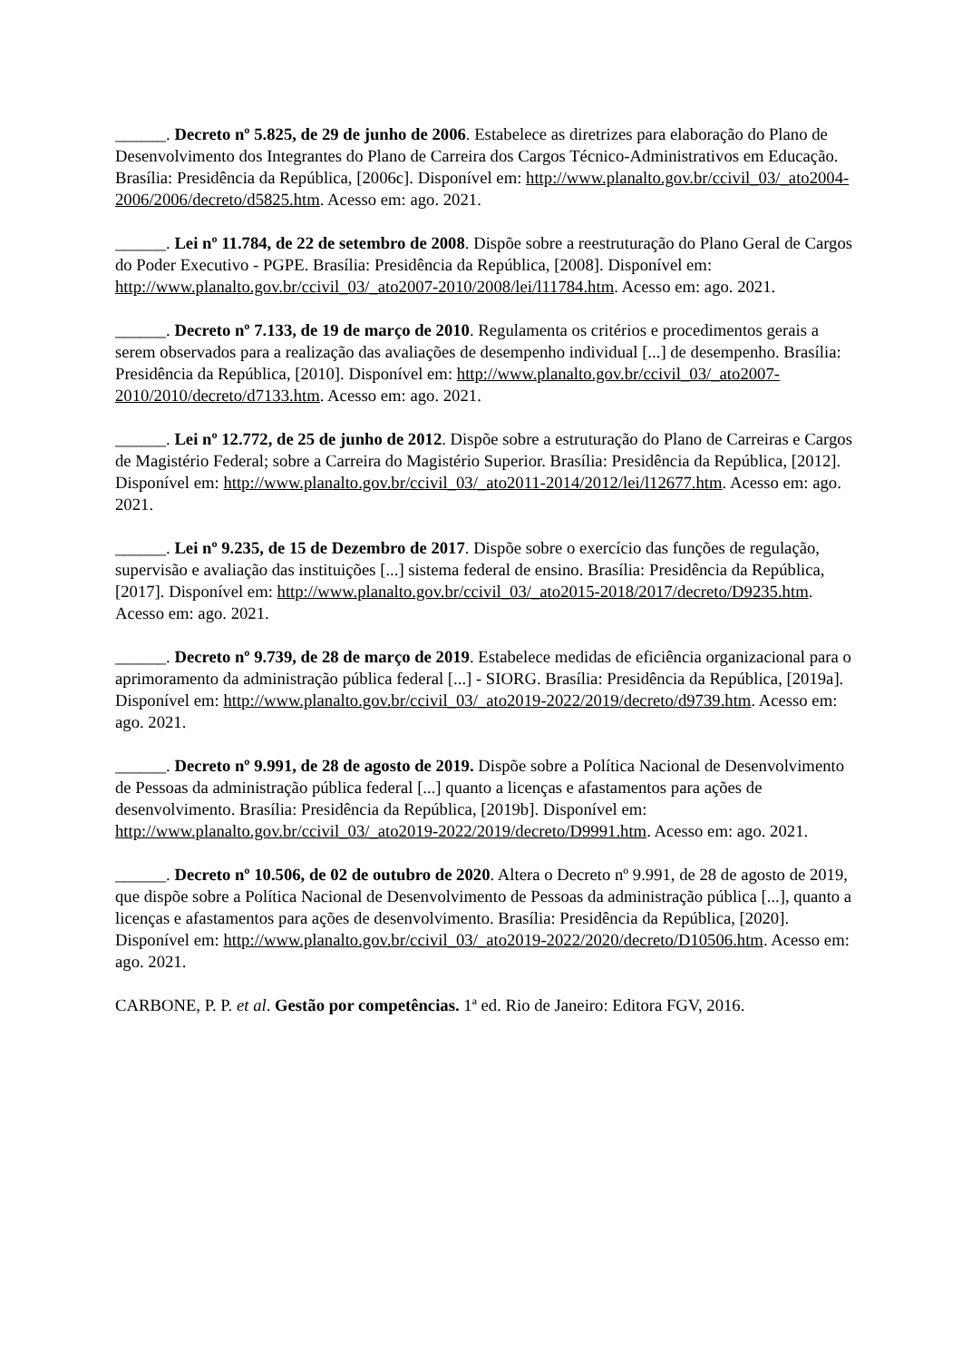______. Decreto nº 5.825, de 29 de junho de 2006. Estabelece as diretrizes para elaboração do Plano de Desenvolvimento dos Integrantes do Plano de Carreira dos Cargos Técnico-Administrativos em Educação. Brasília: Presidência da República, [2006c]. Disponível em: http://www.planalto.gov.br/ccivil_03/_ato2004-2006/2006/decreto/d5825.htm. Acesso em: ago. 2021.
______. Lei nº 11.784, de 22 de setembro de 2008. Dispõe sobre a reestruturação do Plano Geral de Cargos do Poder Executivo - PGPE. Brasília: Presidência da República, [2008]. Disponível em: http://www.planalto.gov.br/ccivil_03/_ato2007-2010/2008/lei/l11784.htm. Acesso em: ago. 2021.
______. Decreto nº 7.133, de 19 de março de 2010. Regulamenta os critérios e procedimentos gerais a serem observados para a realização das avaliações de desempenho individual [...] de desempenho. Brasília: Presidência da República, [2010]. Disponível em: http://www.planalto.gov.br/ccivil_03/_ato2007-2010/2010/decreto/d7133.htm. Acesso em: ago. 2021.
______. Lei nº 12.772, de 25 de junho de 2012. Dispõe sobre a estruturação do Plano de Carreiras e Cargos de Magistério Federal; sobre a Carreira do Magistério Superior. Brasília: Presidência da República, [2012]. Disponível em: http://www.planalto.gov.br/ccivil_03/_ato2011-2014/2012/lei/l12677.htm. Acesso em: ago. 2021.
______. Lei nº 9.235, de 15 de Dezembro de 2017. Dispõe sobre o exercício das funções de regulação, supervisão e avaliação das instituições [...] sistema federal de ensino. Brasília: Presidência da República, [2017]. Disponível em: http://www.planalto.gov.br/ccivil_03/_ato2015-2018/2017/decreto/D9235.htm. Acesso em: ago. 2021.
______. Decreto nº 9.739, de 28 de março de 2019. Estabelece medidas de eficiência organizacional para o aprimoramento da administração pública federal [...] - SIORG. Brasília: Presidência da República, [2019a]. Disponível em: http://www.planalto.gov.br/ccivil_03/_ato2019-2022/2019/decreto/d9739.htm. Acesso em: ago. 2021.
______. Decreto nº 9.991, de 28 de agosto de 2019. Dispõe sobre a Política Nacional de Desenvolvimento de Pessoas da administração pública federal [...] quanto a licenças e afastamentos para ações de desenvolvimento. Brasília: Presidência da República, [2019b]. Disponível em: http://www.planalto.gov.br/ccivil_03/_ato2019-2022/2019/decreto/D9991.htm. Acesso em: ago. 2021.
______. Decreto nº 10.506, de 02 de outubro de 2020. Altera o Decreto nº 9.991, de 28 de agosto de 2019, que dispõe sobre a Política Nacional de Desenvolvimento de Pessoas da administração pública [...], quanto a licenças e afastamentos para ações de desenvolvimento. Brasília: Presidência da República, [2020]. Disponível em: http://www.planalto.gov.br/ccivil_03/_ato2019-2022/2020/decreto/D10506.htm. Acesso em: ago. 2021.
CARBONE, P. P. et al. Gestão por competências. 1ª ed. Rio de Janeiro: Editora FGV, 2016.